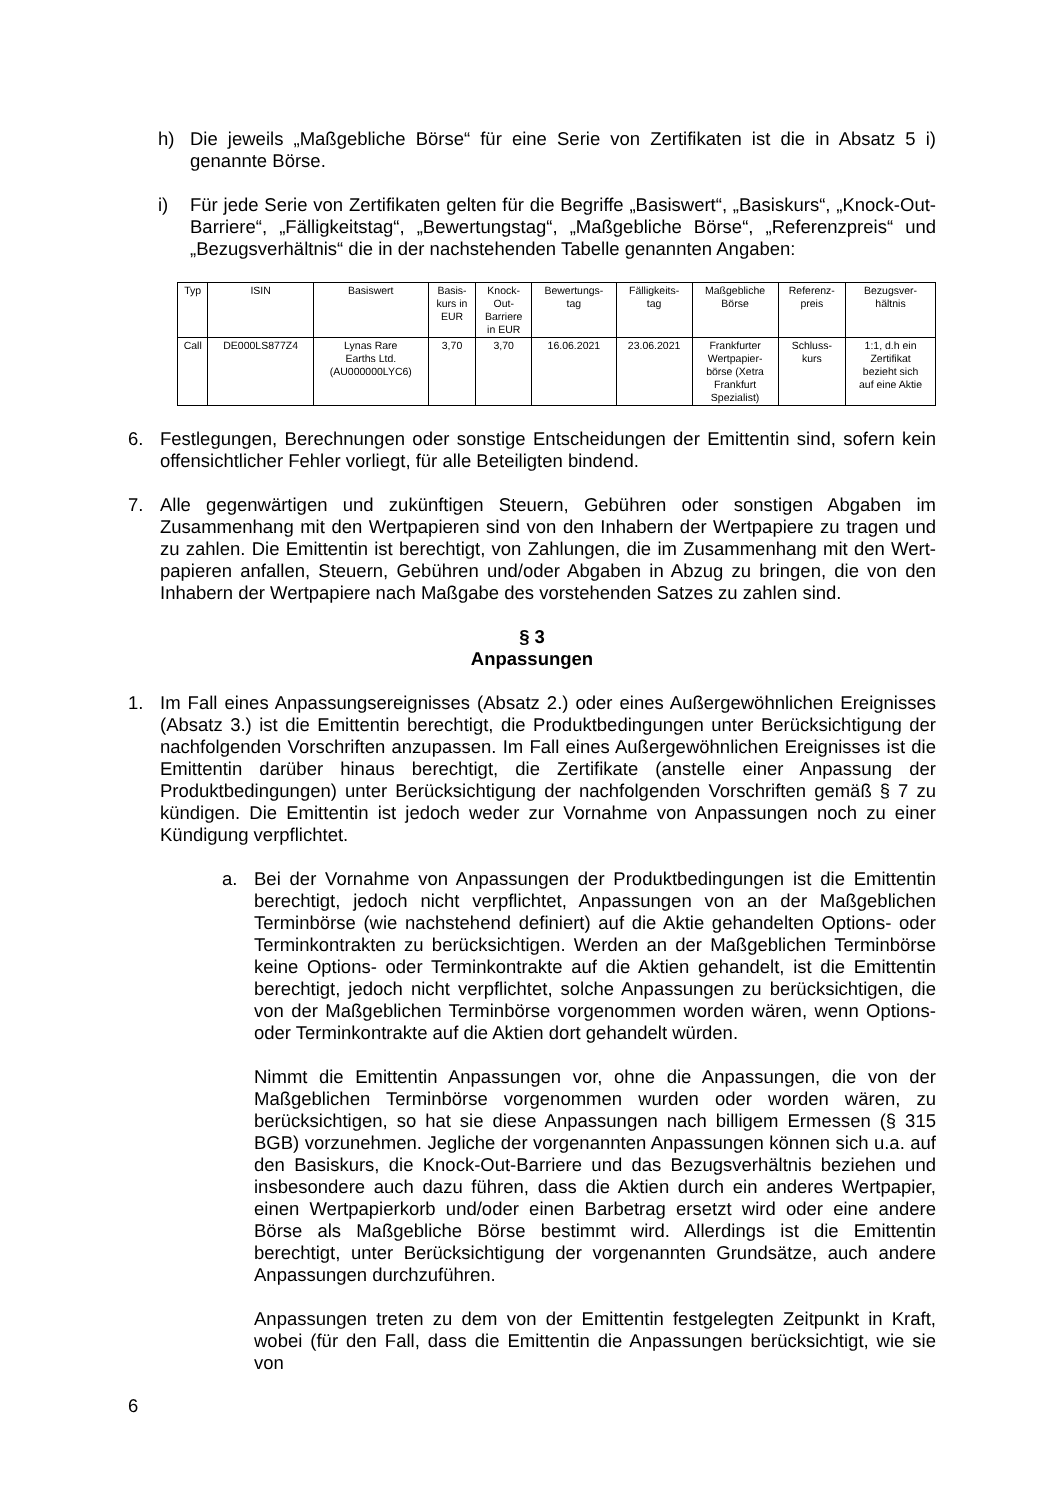h) Die jeweils „Maßgebliche Börse“ für eine Serie von Zertifikaten ist die in Absatz 5 i) genannte Börse.
i) Für jede Serie von Zertifikaten gelten für die Begriffe „Basiswert“, „Basiskurs“, „Knock-Out-Barriere“, „Fälligkeitstag“, „Bewertungstag“, „Maßgebliche Börse“, „Referenzpreis“ und „Bezugsverhältnis“ die in der nachstehenden Tabelle genannten Angaben:
| Typ | ISIN | Basiswert | Basis- kurs in EUR | Knock- Out- Barriere in EUR | Bewertungs- tag | Fälligkeits- tag | Maßgebliche Börse | Referenz- preis | Bezugsver- hältnis |
| --- | --- | --- | --- | --- | --- | --- | --- | --- | --- |
| Call | DE000LS877Z4 | Lynas Rare Earths Ltd. (AU000000LYC6) | 3,70 | 3,70 | 16.06.2021 | 23.06.2021 | Frankfurter Wertpapier- börse (Xetra Frankfurt Spezialist) | Schluss- kurs | 1:1, d.h ein Zertifikat bezieht sich auf eine Aktie |
6. Festlegungen, Berechnungen oder sonstige Entscheidungen der Emittentin sind, sofern kein offensichtlicher Fehler vorliegt, für alle Beteiligten bindend.
7. Alle gegenwärtigen und zukünftigen Steuern, Gebühren oder sonstigen Abgaben im Zusammenhang mit den Wertpapieren sind von den Inhabern der Wertpapiere zu tragen und zu zahlen. Die Emittentin ist berechtigt, von Zahlungen, die im Zusammenhang mit den Wert-papieren anfallen, Steuern, Gebühren und/oder Abgaben in Abzug zu bringen, die von den Inhabern der Wertpapiere nach Maßgabe des vorstehenden Satzes zu zahlen sind.
§ 3
Anpassungen
1. Im Fall eines Anpassungsereignisses (Absatz 2.) oder eines Außergewöhnlichen Ereignisses (Absatz 3.) ist die Emittentin berechtigt, die Produktbedingungen unter Berücksichtigung der nachfolgenden Vorschriften anzupassen. Im Fall eines Außergewöhnlichen Ereignisses ist die Emittentin darüber hinaus berechtigt, die Zertifikate (anstelle einer Anpassung der Produktbedingungen) unter Berücksichtigung der nachfolgenden Vorschriften gemäß § 7 zu kündigen. Die Emittentin ist jedoch weder zur Vornahme von Anpassungen noch zu einer Kündigung verpflichtet.
a. Bei der Vornahme von Anpassungen der Produktbedingungen ist die Emittentin berechtigt, jedoch nicht verpflichtet, Anpassungen von an der Maßgeblichen Terminbörse (wie nachstehend definiert) auf die Aktie gehandelten Options- oder Terminkontrakten zu berücksichtigen. Werden an der Maßgeblichen Terminbörse keine Options- oder Terminkontrakte auf die Aktien gehandelt, ist die Emittentin berechtigt, jedoch nicht verpflichtet, solche Anpassungen zu berücksichtigen, die von der Maßgeblichen Terminbörse vorgenommen worden wären, wenn Options- oder Terminkontrakte auf die Aktien dort gehandelt würden.
Nimmt die Emittentin Anpassungen vor, ohne die Anpassungen, die von der Maßgeblichen Terminbörse vorgenommen wurden oder worden wären, zu berücksichtigen, so hat sie diese Anpassungen nach billigem Ermessen (§ 315 BGB) vorzunehmen. Jegliche der vorgenannten Anpassungen können sich u.a. auf den Basiskurs, die Knock-Out-Barriere und das Bezugsverhältnis beziehen und insbesondere auch dazu führen, dass die Aktien durch ein anderes Wertpapier, einen Wertpapierkorb und/oder einen Barbetrag ersetzt wird oder eine andere Börse als Maßgebliche Börse bestimmt wird. Allerdings ist die Emittentin berechtigt, unter Berücksichtigung der vorgenannten Grundsätze, auch andere Anpassungen durchzuführen.
Anpassungen treten zu dem von der Emittentin festgelegten Zeitpunkt in Kraft, wobei (für den Fall, dass die Emittentin die Anpassungen berücksichtigt, wie sie von
6